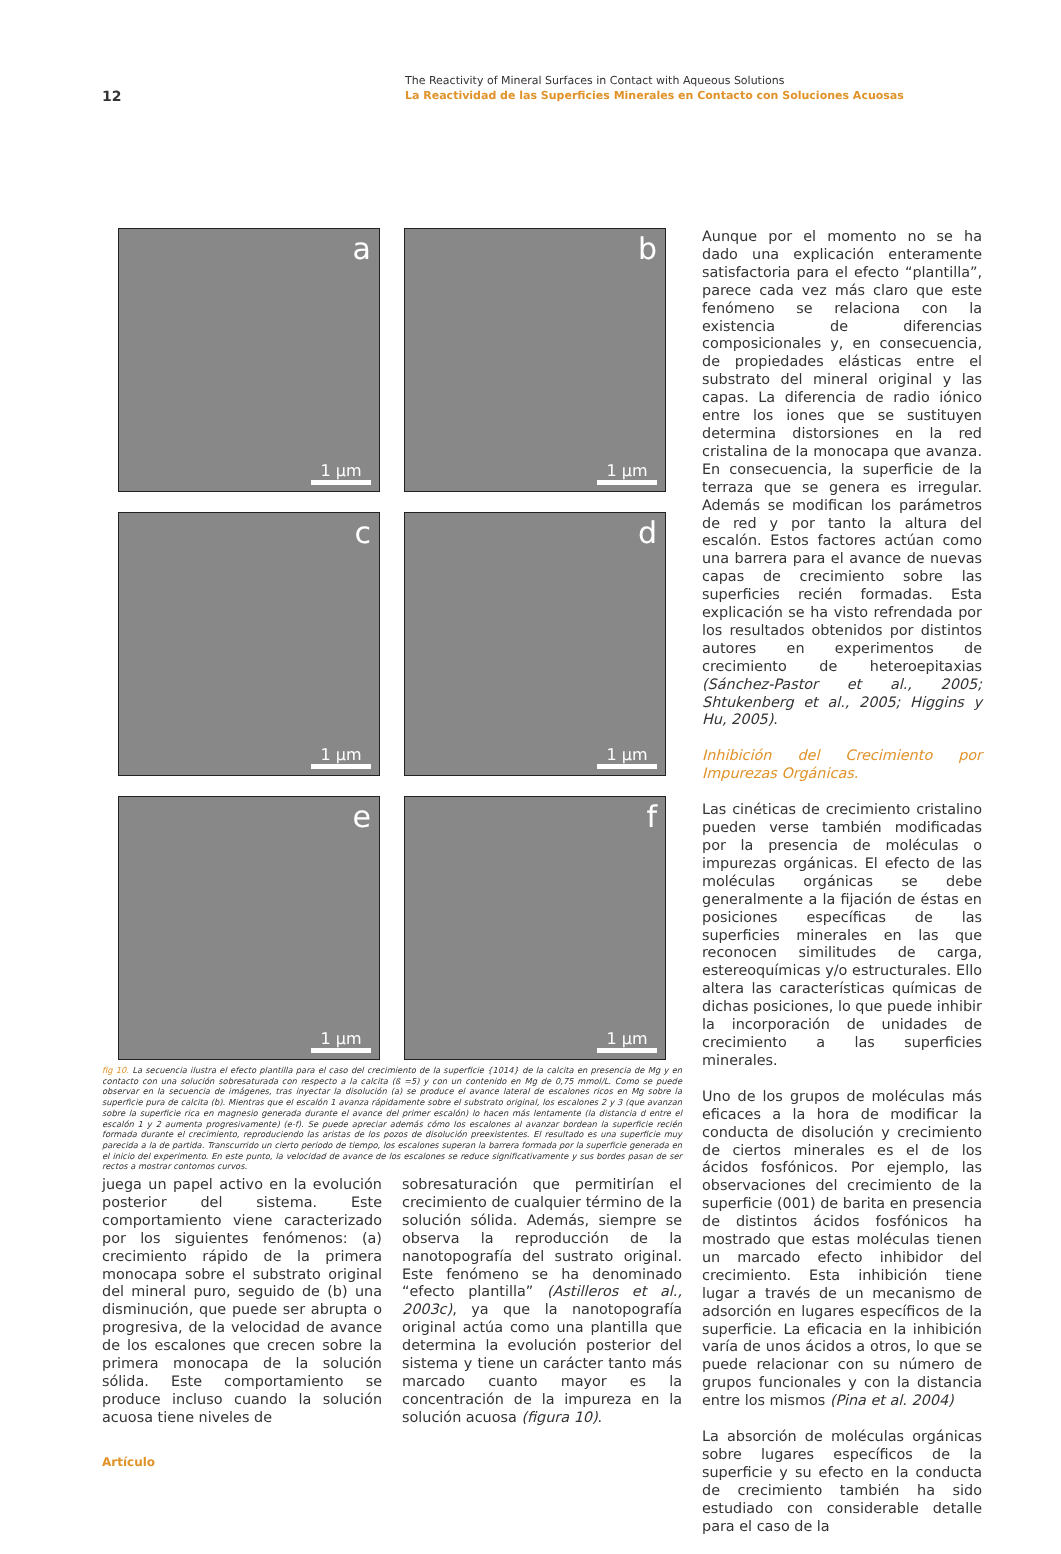12
The Reactivity of Mineral Surfaces in Contact with Aqueous Solutions
La Reactividad de las Superficies Minerales en Contacto con Soluciones Acuosas
a
1 µm
b
1 µm
c
1 µm
d
1 µm
e
1 µm
f
1 µm
fig 10. La secuencia ilustra el efecto plantilla para el caso del crecimiento de la superficie {1014} de la calcita en presencia de Mg y en contacto con una solución sobresaturada con respecto a la calcita (ß =5) y con un contenido en Mg de 0,75 mmol/L. Como se puede observar en la secuencia de imágenes, tras inyectar la disolución (a) se produce el avance lateral de escalones ricos en Mg sobre la superficie pura de calcita (b). Mientras que el escalón 1 avanza rápidamente sobre el substrato original, los escalones 2 y 3 (que avanzan sobre la superficie rica en magnesio generada durante el avance del primer escalón) lo hacen más lentamente (la distancia d entre el escalón 1 y 2 aumenta progresivamente) (e-f). Se puede apreciar además cómo los escalones al avanzar bordean la superficie recién formada durante el crecimiento, reproduciendo las aristas de los pozos de disolución preexistentes. El resultado es una superficie muy parecida a la de partida. Transcurrido un cierto periodo de tiempo, los escalones superan la barrera formada por la superficie generada en el inicio del experimento. En este punto, la velocidad de avance de los escalones se reduce significativamente y sus bordes pasan de ser rectos a mostrar contornos curvos.
juega un papel activo en la evolución posterior del sistema. Este comportamiento viene caracterizado por los siguientes fenómenos: (a) crecimiento rápido de la primera monocapa sobre el substrato original del mineral puro, seguido de (b) una disminución, que puede ser abrupta o progresiva, de la velocidad de avance de los escalones que crecen sobre la primera monocapa de la solución sólida. Este comportamiento se produce incluso cuando la solución acuosa tiene niveles de
sobresaturación que permitirían el crecimiento de cualquier término de la solución sólida. Además, siempre se observa la reproducción de la nanotopografía del sustrato original. Este fenómeno se ha denominado “efecto plantilla” (Astilleros et al., 2003c), ya que la nanotopografía original actúa como una plantilla que determina la evolución posterior del sistema y tiene un carácter tanto más marcado cuanto mayor es la concentración de la impureza en la solución acuosa (figura 10).
Aunque por el momento no se ha dado una explicación enteramente satisfactoria para el efecto “plantilla”, parece cada vez más claro que este fenómeno se relaciona con la existencia de diferencias composicionales y, en consecuencia, de propiedades elásticas entre el substrato del mineral original y las capas. La diferencia de radio iónico entre los iones que se sustituyen determina distorsiones en la red cristalina de la monocapa que avanza. En consecuencia, la superficie de la terraza que se genera es irregular. Además se modifican los parámetros de red y por tanto la altura del escalón. Estos factores actúan como una barrera para el avance de nuevas capas de crecimiento sobre las superficies recién formadas. Esta explicación se ha visto refrendada por los resultados obtenidos por distintos autores en experimentos de crecimiento de heteroepitaxias (Sánchez-Pastor et al., 2005; Shtukenberg et al., 2005; Higgins y Hu, 2005).
Inhibición del Crecimiento por Impurezas Orgánicas.
Las cinéticas de crecimiento cristalino pueden verse también modificadas por la presencia de moléculas o impurezas orgánicas. El efecto de las moléculas orgánicas se debe generalmente a la fijación de éstas en posiciones específicas de las superficies minerales en las que reconocen similitudes de carga, estereoquímicas y/o estructurales. Ello altera las características químicas de dichas posiciones, lo que puede inhibir la incorporación de unidades de crecimiento a las superficies minerales.
Uno de los grupos de moléculas más eficaces a la hora de modificar la conducta de disolución y crecimiento de ciertos minerales es el de los ácidos fosfónicos. Por ejemplo, las observaciones del crecimiento de la superficie (001) de barita en presencia de distintos ácidos fosfónicos ha mostrado que estas moléculas tienen un marcado efecto inhibidor del crecimiento. Esta inhibición tiene lugar a través de un mecanismo de adsorción en lugares específicos de la superficie. La eficacia en la inhibición varía de unos ácidos a otros, lo que se puede relacionar con su número de grupos funcionales y con la distancia entre los mismos (Pina et al. 2004)
La absorción de moléculas orgánicas sobre lugares específicos de la superficie y su efecto en la conducta de crecimiento también ha sido estudiado con considerable detalle para el caso de la
Artículo